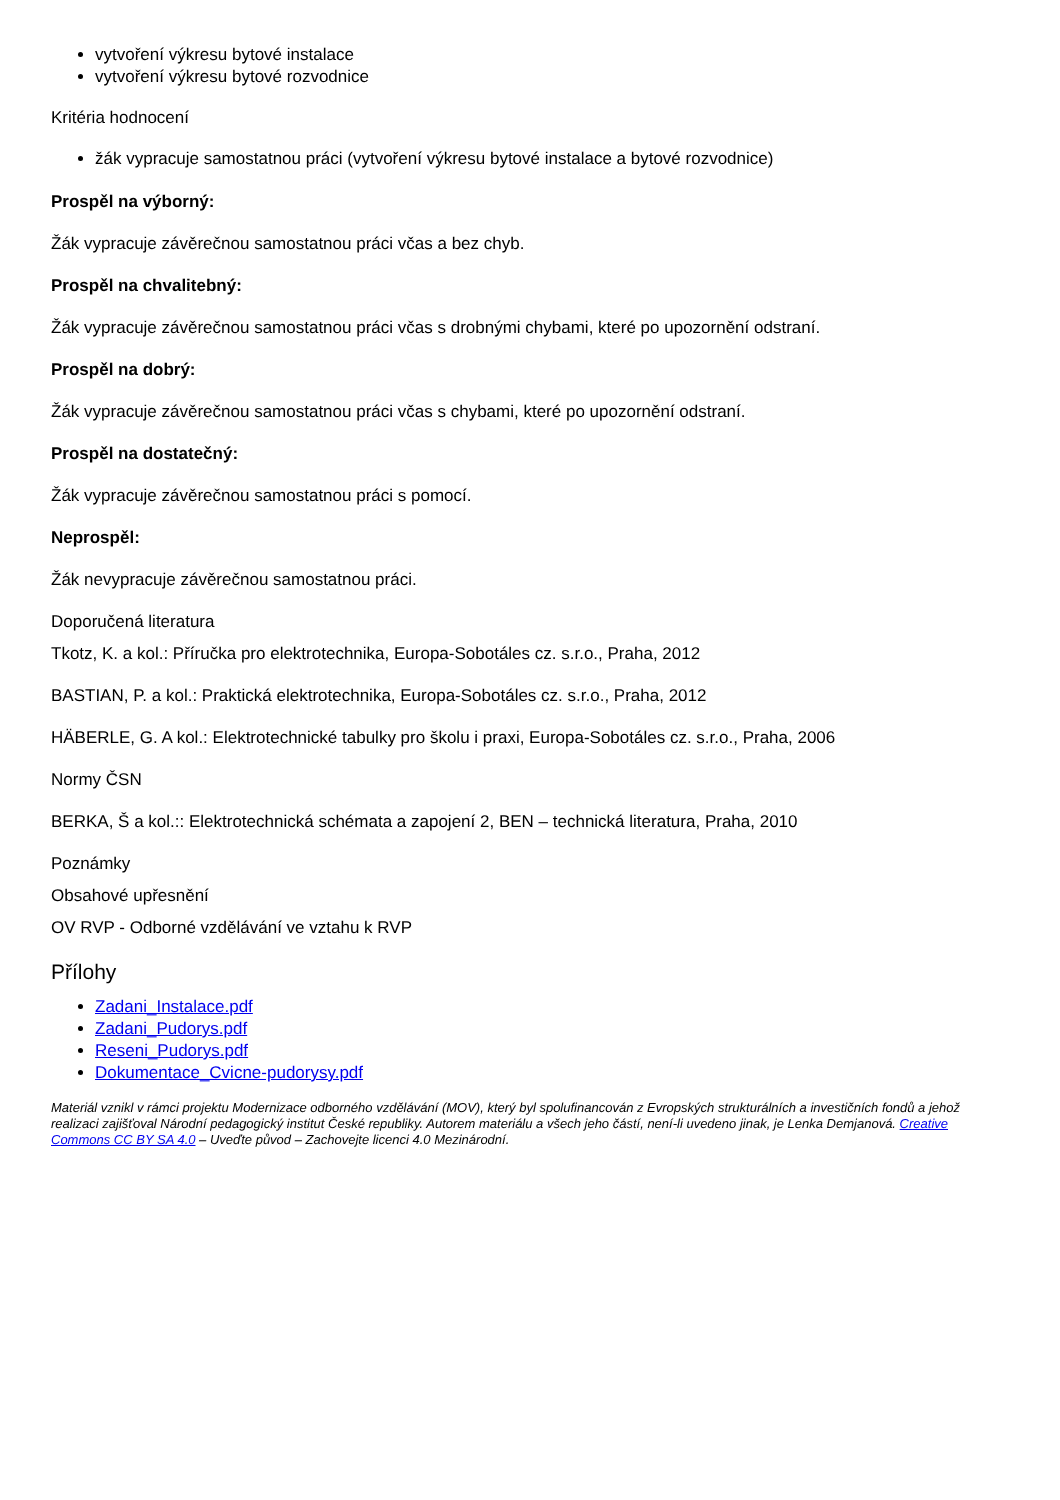vytvoření výkresu bytové instalace
vytvoření výkresu bytové rozvodnice
Kritéria hodnocení
žák vypracuje samostatnou práci (vytvoření výkresu bytové instalace a bytové rozvodnice)
Prospěl na výborný:
Žák vypracuje závěrečnou samostatnou práci včas a bez chyb.
Prospěl na chvalitebný:
Žák vypracuje závěrečnou samostatnou práci včas s drobnými chybami, které po upozornění odstraní.
Prospěl na dobrý:
Žák vypracuje závěrečnou samostatnou práci včas s chybami, které po upozornění odstraní.
Prospěl na dostatečný:
Žák vypracuje závěrečnou samostatnou práci s pomocí.
Neprospěl:
Žák nevypracuje závěrečnou samostatnou práci.
Doporučená literatura
Tkotz, K. a kol.: Příručka pro elektrotechnika, Europa-Sobotáles cz. s.r.o., Praha, 2012
BASTIAN, P. a kol.: Praktická elektrotechnika, Europa-Sobotáles cz. s.r.o., Praha, 2012
HÄBERLE, G. A kol.: Elektrotechnické tabulky pro školu i praxi, Europa-Sobotáles cz. s.r.o., Praha, 2006
Normy ČSN
BERKA, Š a kol.:: Elektrotechnická schémata a zapojení 2, BEN – technická literatura, Praha, 2010
Poznámky
Obsahové upřesnění
OV RVP - Odborné vzdělávání ve vztahu k RVP
Přílohy
Zadani_Instalace.pdf
Zadani_Pudorys.pdf
Reseni_Pudorys.pdf
Dokumentace_Cvicne-pudorysy.pdf
Materiál vznikl v rámci projektu Modernizace odborného vzdělávání (MOV), který byl spolufinancován z Evropských strukturálních a investičních fondů a jehož realizaci zajišťoval Národní pedagogický institut České republiky. Autorem materiálu a všech jeho částí, není-li uvedeno jinak, je Lenka Demjanová. Creative Commons CC BY SA 4.0 – Uveďte původ – Zachovejte licenci 4.0 Mezinárodní.